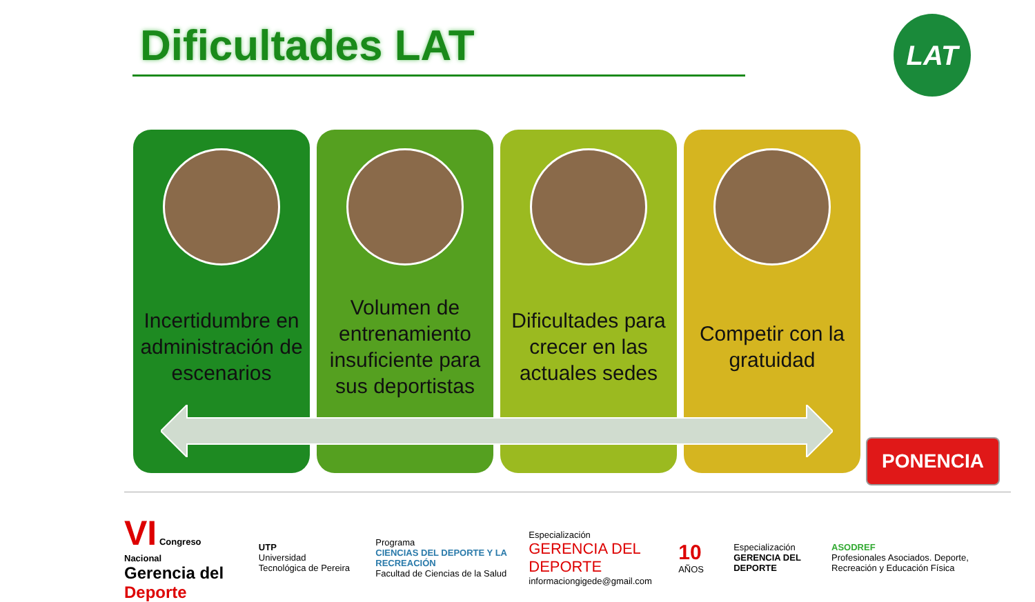Dificultades LAT LAT
Incertidumbre en administración de escenarios
Volumen de entrenamiento insuficiente para sus deportistas
Dificultades para crecer en las actuales sedes
Competir con la gratuidad
PONENCIA
VI Congreso Nacional
Gerencia del Deporte
UTP
Universidad Tecnológica de Pereira
Programa
CIENCIAS DEL DEPORTE Y LA RECREACIÓN
Facultad de Ciencias de la Salud
Especialización
GERENCIA DEL DEPORTE
informaciongigede@gmail.com
10 AÑOS
Especialización
GERENCIA DEL DEPORTE
ASODREF
Profesionales Asociados. Deporte, Recreación y Educación Física